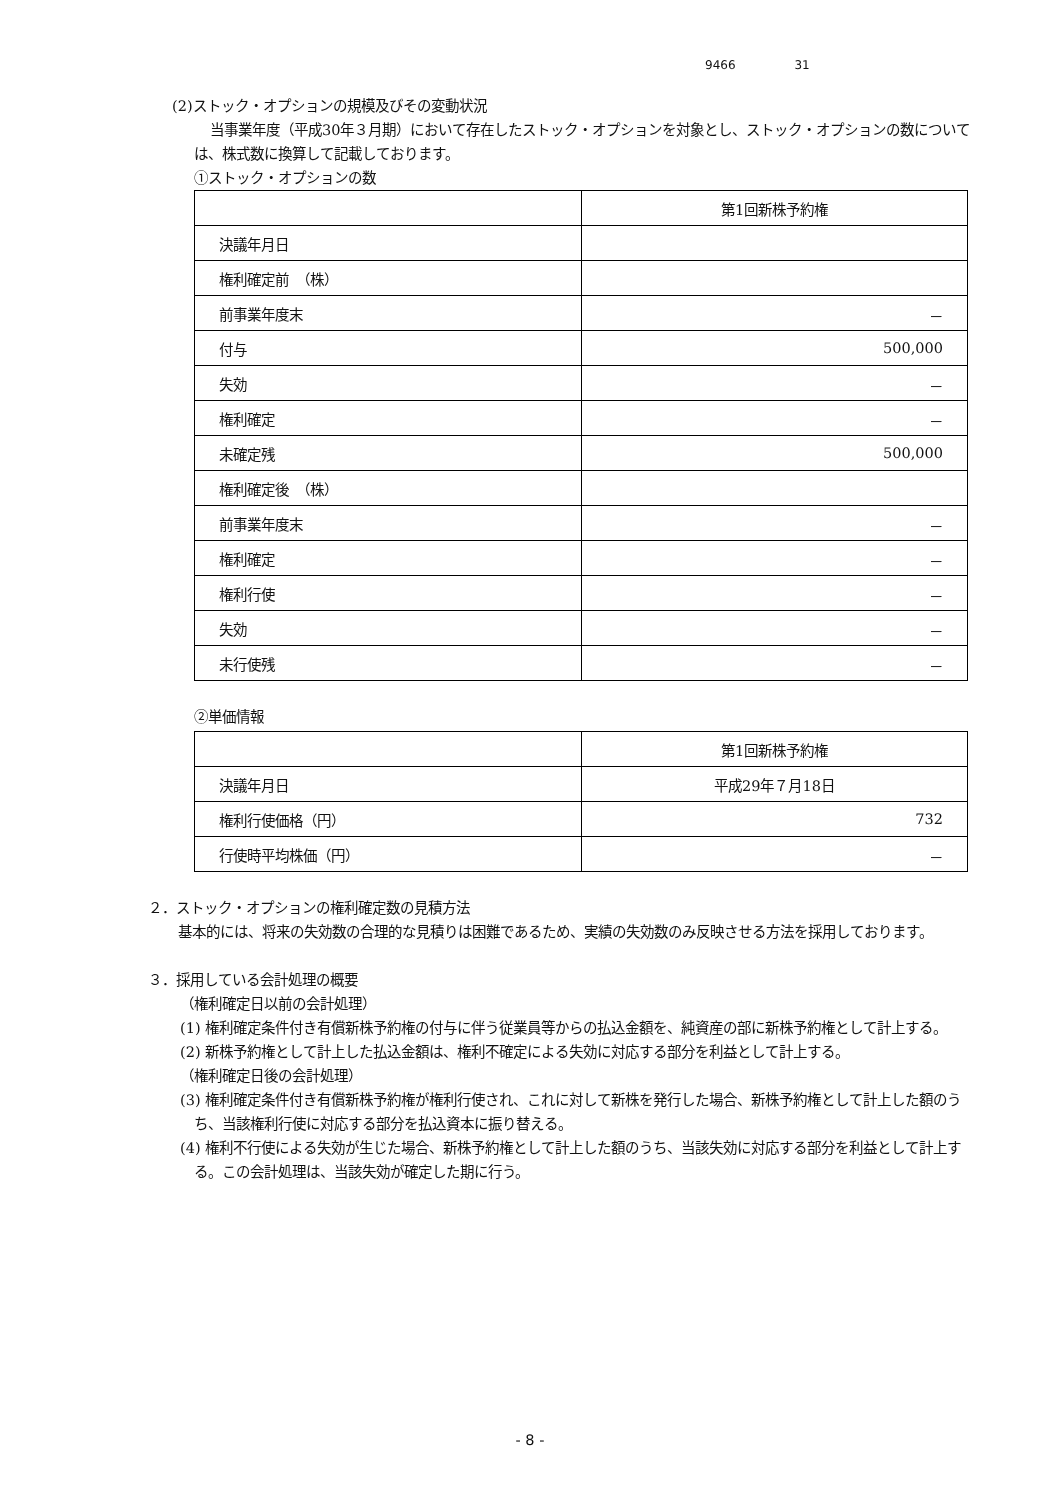9466 31
(2)ストック・オプションの規模及びその変動状況
当事業年度（平成30年３月期）において存在したストック・オプションを対象とし、ストック・オプションの数については、株式数に換算して記載しております。
①ストック・オプションの数
| | 第1回新株予約権 |
| 決議年月日 | |
| 権利確定前 （株） | |
| 前事業年度末 | － |
| 付与 | 500,000 |
| 失効 | － |
| 権利確定 | － |
| 未確定残 | 500,000 |
| 権利確定後 （株） | |
| 前事業年度末 | － |
| 権利確定 | － |
| 権利行使 | － |
| 失効 | － |
| 未行使残 | － |
②単価情報
| | 第1回新株予約権 |
| 決議年月日 | 平成29年７月18日 |
| 権利行使価格（円） | 732 |
| 行使時平均株価（円） | － |
２．ストック・オプションの権利確定数の見積方法
基本的には、将来の失効数の合理的な見積りは困難であるため、実績の失効数のみ反映させる方法を採用しております。
３．採用している会計処理の概要
（権利確定日以前の会計処理）
(1) 権利確定条件付き有償新株予約権の付与に伴う従業員等からの払込金額を、純資産の部に新株予約権として計上する。
(2) 新株予約権として計上した払込金額は、権利不確定による失効に対応する部分を利益として計上する。
（権利確定日後の会計処理）
(3) 権利確定条件付き有償新株予約権が権利行使され、これに対して新株を発行した場合、新株予約権として計上した額のうち、当該権利行使に対応する部分を払込資本に振り替える。
(4) 権利不行使による失効が生じた場合、新株予約権として計上した額のうち、当該失効に対応する部分を利益として計上する。この会計処理は、当該失効が確定した期に行う。
- 8 -